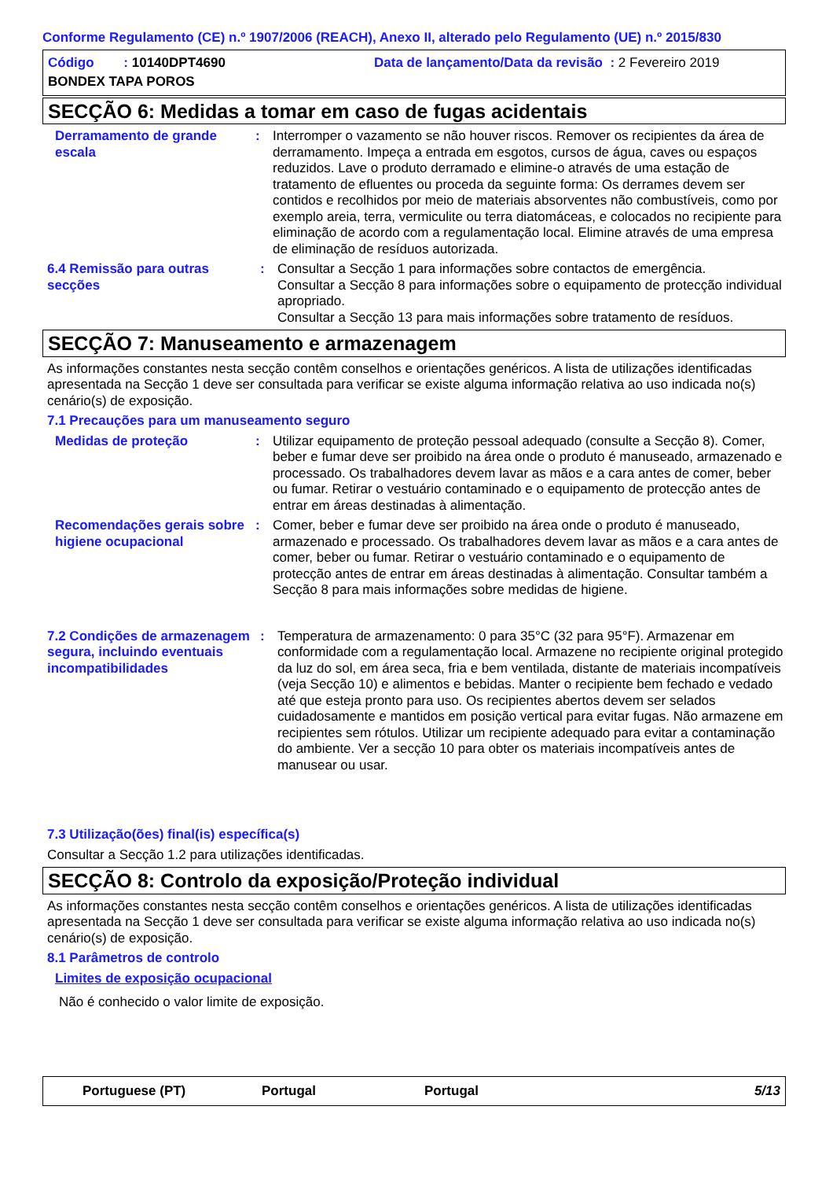Conforme Regulamento (CE) n.º 1907/2006 (REACH), Anexo II, alterado pelo Regulamento (UE) n.º 2015/830
Código : 10140DPT4690
Data de lançamento/Data da revisão : 2 Fevereiro 2019
BONDEX TAPA POROS
SECÇÃO 6: Medidas a tomar em caso de fugas acidentais
Derramamento de grande escala
: Interromper o vazamento se não houver riscos. Remover os recipientes da área de derramamento. Impeça a entrada em esgotos, cursos de água, caves ou espaços reduzidos. Lave o produto derramado e elimine-o através de uma estação de tratamento de efluentes ou proceda da seguinte forma: Os derrames devem ser contidos e recolhidos por meio de materiais absorventes não combustíveis, como por exemplo areia, terra, vermiculite ou terra diatomáceas, e colocados no recipiente para eliminação de acordo com a regulamentação local. Elimine através de uma empresa de eliminação de resíduos autorizada.
6.4 Remissão para outras secções
: Consultar a Secção 1 para informações sobre contactos de emergência.
Consultar a Secção 8 para informações sobre o equipamento de protecção individual apropriado.
Consultar a Secção 13 para mais informações sobre tratamento de resíduos.
SECÇÃO 7: Manuseamento e armazenagem
As informações constantes nesta secção contêm conselhos e orientações genéricos. A lista de utilizações identificadas apresentada na Secção 1 deve ser consultada para verificar se existe alguma informação relativa ao uso indicada no(s) cenário(s) de exposição.
7.1 Precauções para um manuseamento seguro
Medidas de proteção : Utilizar equipamento de proteção pessoal adequado (consulte a Secção 8). Comer, beber e fumar deve ser proibido na área onde o produto é manuseado, armazenado e processado. Os trabalhadores devem lavar as mãos e a cara antes de comer, beber ou fumar. Retirar o vestuário contaminado e o equipamento de protecção antes de entrar em áreas destinadas à alimentação.
Recomendações gerais sobre higiene ocupacional
: Comer, beber e fumar deve ser proibido na área onde o produto é manuseado, armazenado e processado. Os trabalhadores devem lavar as mãos e a cara antes de comer, beber ou fumar. Retirar o vestuário contaminado e o equipamento de protecção antes de entrar em áreas destinadas à alimentação. Consultar também a Secção 8 para mais informações sobre medidas de higiene.
7.2 Condições de armazenagem segura, incluindo eventuais incompatibilidades
: Temperatura de armazenamento: 0 para 35°C (32 para 95°F). Armazenar em conformidade com a regulamentação local. Armazene no recipiente original protegido da luz do sol, em área seca, fria e bem ventilada, distante de materiais incompatíveis (veja Secção 10) e alimentos e bebidas. Manter o recipiente bem fechado e vedado até que esteja pronto para uso. Os recipientes abertos devem ser selados cuidadosamente e mantidos em posição vertical para evitar fugas. Não armazene em recipientes sem rótulos. Utilizar um recipiente adequado para evitar a contaminação do ambiente. Ver a secção 10 para obter os materiais incompatíveis antes de manusear ou usar.
7.3 Utilização(ões) final(is) específica(s)
Consultar a Secção 1.2 para utilizações identificadas.
SECÇÃO 8: Controlo da exposição/Proteção individual
As informações constantes nesta secção contêm conselhos e orientações genéricos. A lista de utilizações identificadas apresentada na Secção 1 deve ser consultada para verificar se existe alguma informação relativa ao uso indicada no(s) cenário(s) de exposição.
8.1 Parâmetros de controlo
Limites de exposição ocupacional
Não é conhecido o valor limite de exposição.
Portuguese (PT) Portugal Portugal 5/13